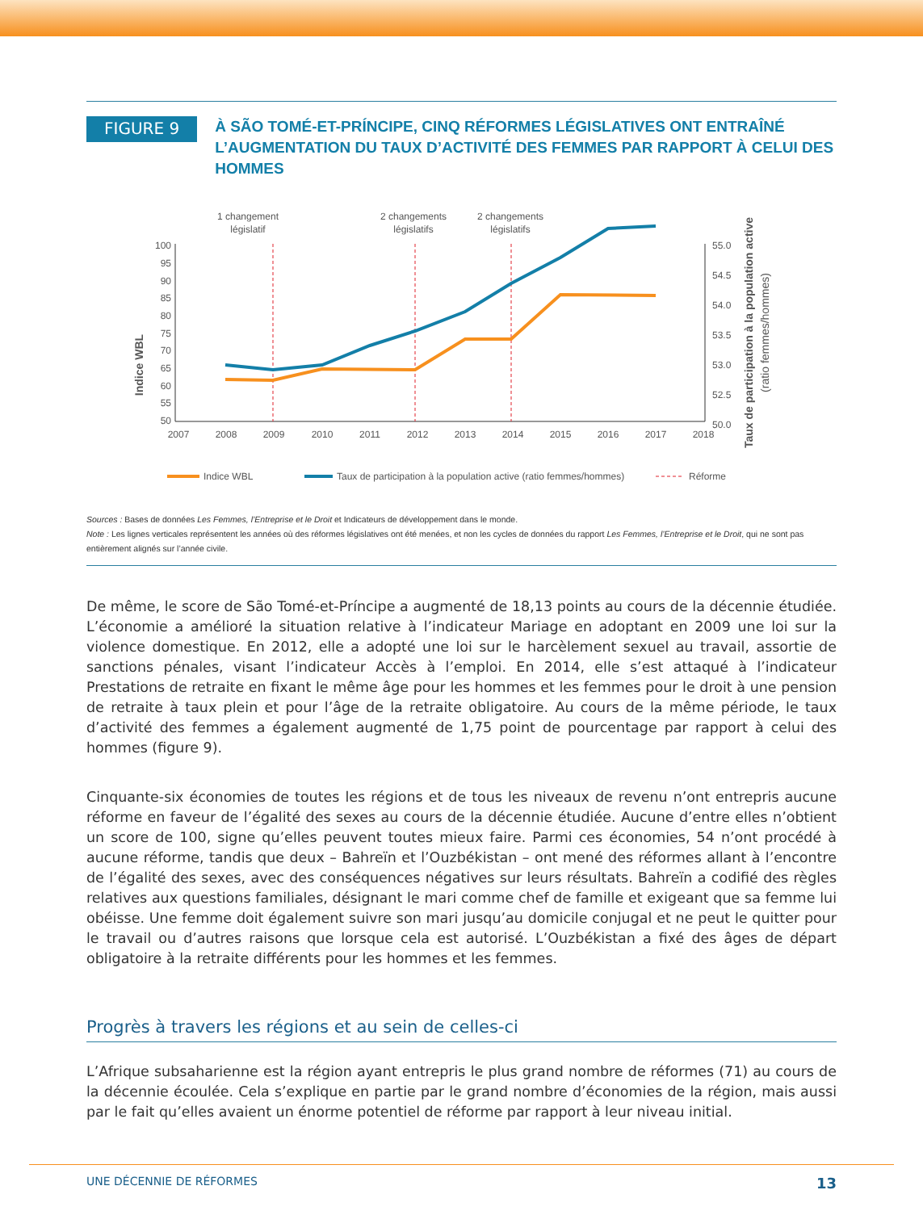FIGURE 9
À SÃO TOMÉ-ET-PRÍNCIPE, CINQ RÉFORMES LÉGISLATIVES ONT ENTRAÎNÉ L’AUGMENTATION DU TAUX D’ACTIVITÉ DES FEMMES PAR RAPPORT À CELUI DES HOMMES
1 changement
législatif
2 changements
législatifs
2 changements
législatifs
Indice WBL
100
95
90
85
80
75
70
65
60
55
50
55.0
54.5
54.0
53.5
53.0
52.5
50.0
Taux de participation à la population active
(ratio femmes/hommes)
2007
2008
2009
2010
2011
2012
2013
2014
2015
2016
2017
2018
Indice WBL
Taux de participation à la population active (ratio femmes/hommes)
Réforme
Sources : Bases de données Les Femmes, l’Entreprise et le Droit et Indicateurs de développement dans le monde.
Note : Les lignes verticales représentent les années où des réformes législatives ont été menées, et non les cycles de données du rapport Les Femmes, l’Entreprise et le Droit, qui ne sont pas entièrement alignés sur l’année civile.
De même, le score de São Tomé-et-Príncipe a augmenté de 18,13 points au cours de la décennie étudiée. L’économie a amélioré la situation relative à l’indicateur Mariage en adoptant en 2009 une loi sur la violence domestique. En 2012, elle a adopté une loi sur le harcèlement sexuel au travail, assortie de sanctions pénales, visant l’indicateur Accès à l’emploi. En 2014, elle s’est attaqué à l’indicateur Prestations de retraite en fixant le même âge pour les hommes et les femmes pour le droit à une pension de retraite à taux plein et pour l’âge de la retraite obligatoire. Au cours de la même période, le taux d’activité des femmes a également augmenté de 1,75 point de pourcentage par rapport à celui des hommes (figure 9).
Cinquante-six économies de toutes les régions et de tous les niveaux de revenu n’ont entrepris aucune réforme en faveur de l’égalité des sexes au cours de la décennie étudiée. Aucune d’entre elles n’obtient un score de 100, signe qu’elles peuvent toutes mieux faire. Parmi ces économies, 54 n’ont procédé à aucune réforme, tandis que deux – Bahreïn et l’Ouzbékistan – ont mené des réformes allant à l’encontre de l’égalité des sexes, avec des conséquences négatives sur leurs résultats. Bahreïn a codifié des règles relatives aux questions familiales, désignant le mari comme chef de famille et exigeant que sa femme lui obéisse. Une femme doit également suivre son mari jusqu’au domicile conjugal et ne peut le quitter pour le travail ou d’autres raisons que lorsque cela est autorisé. L’Ouzbékistan a fixé des âges de départ obligatoire à la retraite différents pour les hommes et les femmes.
Progrès à travers les régions et au sein de celles-ci
L’Afrique subsaharienne est la région ayant entrepris le plus grand nombre de réformes (71) au cours de la décennie écoulée. Cela s’explique en partie par le grand nombre d’économies de la région, mais aussi par le fait qu’elles avaient un énorme potentiel de réforme par rapport à leur niveau initial.
UNE DÉCENNIE DE RÉFORMES 13